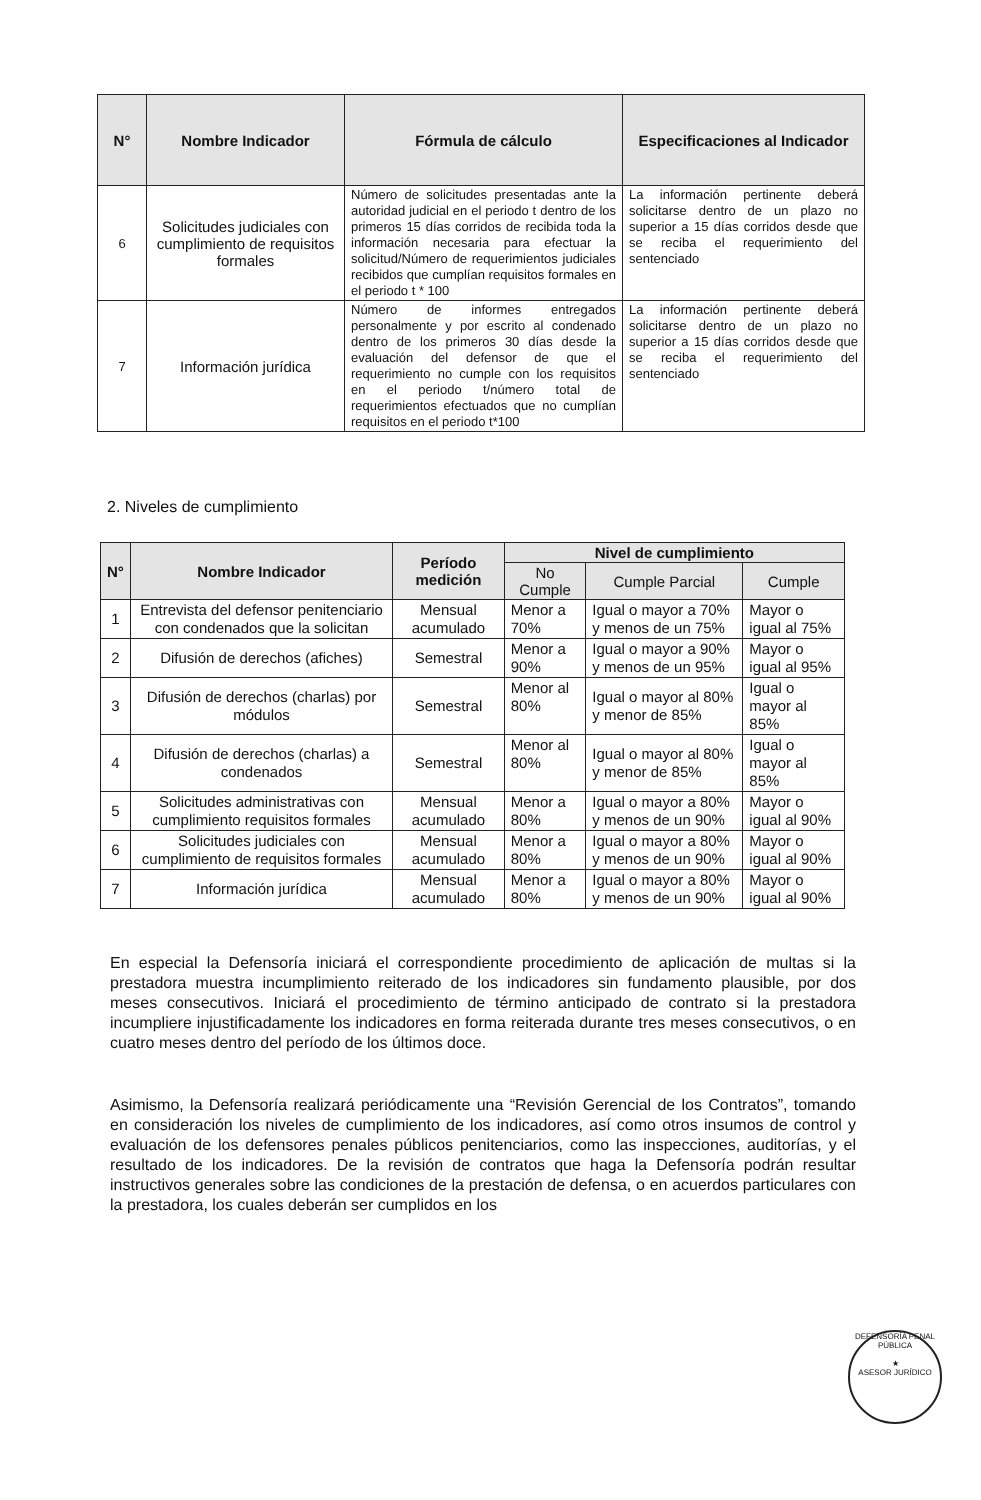| N° | Nombre Indicador | Fórmula de cálculo | Especificaciones al Indicador |
| --- | --- | --- | --- |
| 6 | Solicitudes judiciales con cumplimiento de requisitos formales | Número de solicitudes presentadas ante la autoridad judicial en el periodo t dentro de los primeros 15 días corridos de recibida toda la información necesaria para efectuar la solicitud/Número de requerimientos judiciales recibidos que cumplían requisitos formales en el periodo t * 100 | La información pertinente deberá solicitarse dentro de un plazo no superior a 15 días corridos desde que se reciba el requerimiento del sentenciado |
| 7 | Información jurídica | Número de informes entregados personalmente y por escrito al condenado dentro de los primeros 30 días desde la evaluación del defensor de que el requerimiento no cumple con los requisitos en el periodo t/número total de requerimientos efectuados que no cumplían requisitos en el periodo t*100 | La información pertinente deberá solicitarse dentro de un plazo no superior a 15 días corridos desde que se reciba el requerimiento del sentenciado |
2. Niveles de cumplimiento
| N° | Nombre Indicador | Período medición | Nivel de cumplimiento | | |
| --- | --- | --- | --- | --- | --- |
| | | | No Cumple | Cumple Parcial | Cumple |
| 1 | Entrevista del defensor penitenciario con condenados que la solicitan | Mensual acumulado | Menor a 70% | Igual o mayor a 70% y menos de un 75% | Mayor o igual al 75% |
| 2 | Difusión de derechos (afiches) | Semestral | Menor a 90% | Igual o mayor a 90% y menos de un 95% | Mayor o igual al 95% |
| 3 | Difusión de derechos (charlas) por módulos | Semestral | Menor al 80% | Igual o mayor al 80% y menor de 85% | Igual o mayor al 85% |
| 4 | Difusión de derechos (charlas) a condenados | Semestral | Menor al 80% | Igual o mayor al 80% y menor de 85% | Igual o mayor al 85% |
| 5 | Solicitudes administrativas con cumplimiento requisitos formales | Mensual acumulado | Menor a 80% | Igual o mayor a 80% y menos de un 90% | Mayor o igual al 90% |
| 6 | Solicitudes judiciales con cumplimiento de requisitos formales | Mensual acumulado | Menor a 80% | Igual o mayor a 80% y menos de un 90% | Mayor o igual al 90% |
| 7 | Información jurídica | Mensual acumulado | Menor a 80% | Igual o mayor a 80% y menos de un 90% | Mayor o igual al 90% |
En especial la Defensoría iniciará el correspondiente procedimiento de aplicación de multas si la prestadora muestra incumplimiento reiterado de los indicadores sin fundamento plausible, por dos meses consecutivos. Iniciará el procedimiento de término anticipado de contrato si la prestadora incumpliere injustificadamente los indicadores en forma reiterada durante tres meses consecutivos, o en cuatro meses dentro del período de los últimos doce.
Asimismo, la Defensoría realizará periódicamente una “Revisión Gerencial de los Contratos”, tomando en consideración los niveles de cumplimiento de los indicadores, así como otros insumos de control y evaluación de los defensores penales públicos penitenciarios, como las inspecciones, auditorías, y el resultado de los indicadores. De la revisión de contratos que haga la Defensoría podrán resultar instructivos generales sobre las condiciones de la prestación de defensa, o en acuerdos particulares con la prestadora, los cuales deberán ser cumplidos en los
DEFENSORÍA PENAL PÚBLICA
★
ASESOR JURÍDICO